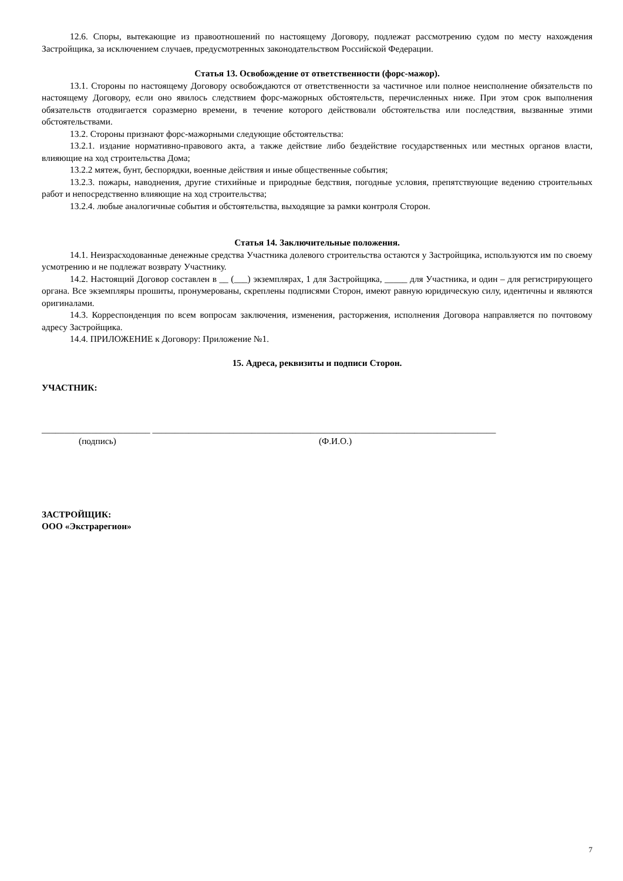12.6. Споры, вытекающие из правоотношений по настоящему Договору, подлежат рассмотрению судом по месту нахождения Застройщика, за исключением случаев, предусмотренных законодательством Российской Федерации.
Статья 13. Освобождение от ответственности (форс-мажор).
13.1. Стороны по настоящему Договору освобождаются от ответственности за частичное или полное неисполнение обязательств по настоящему Договору, если оно явилось следствием форс-мажорных обстоятельств, перечисленных ниже. При этом срок выполнения обязательств отодвигается соразмерно времени, в течение которого действовали обстоятельства или последствия, вызванные этими обстоятельствами.
13.2. Стороны признают форс-мажорными следующие обстоятельства:
13.2.1. издание нормативно-правового акта, а также действие либо бездействие государственных или местных органов власти, влияющие на ход строительства Дома;
13.2.2 мятеж, бунт, беспорядки, военные действия и иные общественные события;
13.2.3. пожары, наводнения, другие стихийные и природные бедствия, погодные условия, препятствующие ведению строительных работ и непосредственно влияющие на ход строительства;
13.2.4. любые аналогичные события и обстоятельства, выходящие за рамки контроля Сторон.
Статья 14. Заключительные положения.
14.1. Неизрасходованные денежные средства Участника долевого строительства остаются у Застройщика, используются им по своему усмотрению и не подлежат возврату Участнику.
14.2. Настоящий Договор составлен в __ (___) экземплярах, 1 для Застройщика, _____ для Участника, и один – для регистрирующего органа. Все экземпляры прошиты, пронумерованы, скреплены подписями Сторон, имеют равную юридическую силу, идентичны и являются оригиналами.
14.3. Корреспонденция по всем вопросам заключения, изменения, расторжения, исполнения Договора направляется по почтовому адресу Застройщика.
14.4. ПРИЛОЖЕНИЕ к Договору: Приложение №1.
15. Адреса, реквизиты и подписи Сторон.
УЧАСТНИК:
________________________ ____________________________________________________________________________
(подпись) (Ф.И.О.)
ЗАСТРОЙЩИК:
ООО «Экстрарегион»
7